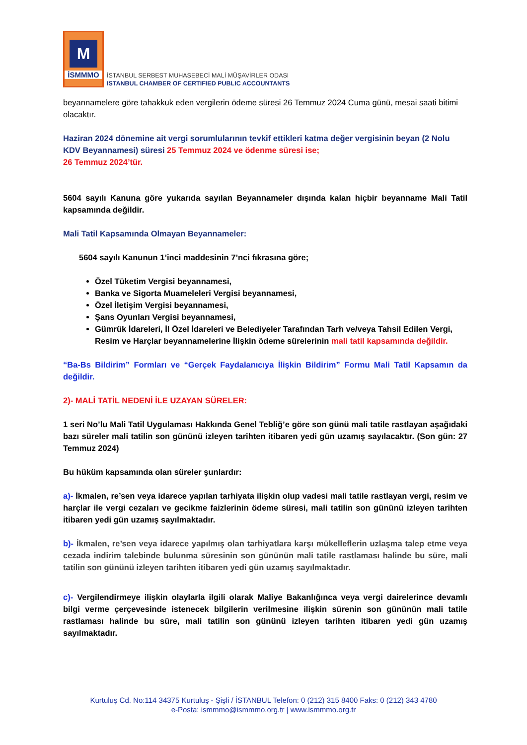M
İSMMMO
İSTANBUL SERBEST MUHASEBECİ MALİ MÜŞAVİRLER ODASI
ISTANBUL CHAMBER OF CERTIFIED PUBLIC ACCOUNTANTS
beyannamelere göre tahakkuk eden vergilerin ödeme süresi 26 Temmuz 2024 Cuma günü, mesai saati bitimi olacaktır.
Haziran 2024 dönemine ait vergi sorumlularının tevkif ettikleri katma değer vergisinin beyan (2 Nolu KDV Beyannamesi) süresi 25 Temmuz 2024 ve ödenme süresi ise;
26 Temmuz 2024’tür.
5604 sayılı Kanuna göre yukarıda sayılan Beyannameler dışında kalan hiçbir beyanname Mali Tatil kapsamında değildir.
Mali Tatil Kapsamında Olmayan Beyannameler:
5604 sayılı Kanunun 1’inci maddesinin 7’nci fıkrasına göre;
Özel Tüketim Vergisi beyannamesi,
Banka ve Sigorta Muameleleri Vergisi beyannamesi,
Özel İletişim Vergisi beyannamesi,
Şans Oyunları Vergisi beyannamesi,
Gümrük İdareleri, İl Özel İdareleri ve Belediyeler Tarafından Tarh ve/veya Tahsil Edilen Vergi, Resim ve Harçlar beyannamelerine İlişkin ödeme sürelerinin mali tatil kapsamında değildir.
“Ba-Bs Bildirim” Formları ve “Gerçek Faydalanıcıya İlişkin Bildirim” Formu Mali Tatil Kapsamın da değildir.
2)- MALİ TATİL NEDENİ İLE UZAYAN SÜRELER:
1 seri No’lu Mali Tatil Uygulaması Hakkında Genel Tebliğ’e göre son günü mali tatile rastlayan aşağıdaki bazı süreler mali tatilin son gününü izleyen tarihten itibaren yedi gün uzamış sayılacaktır. (Son gün: 27 Temmuz 2024)
Bu hüküm kapsamında olan süreler şunlardır:
a)- İkmalen, re’sen veya idarece yapılan tarhiyata ilişkin olup vadesi mali tatile rastlayan vergi, resim ve harçlar ile vergi cezaları ve gecikme faizlerinin ödeme süresi, mali tatilin son gününü izleyen tarihten itibaren yedi gün uzamış sayılmaktadır.
b)- İkmalen, re’sen veya idarece yapılmış olan tarhiyatlara karşı mükelleflerin uzlaşma talep etme veya cezada indirim talebinde bulunma süresinin son gününün mali tatile rastlaması halinde bu süre, mali tatilin son gününü izleyen tarihten itibaren yedi gün uzamış sayılmaktadır.
c)- Vergilendirmeye ilişkin olaylarla ilgili olarak Maliye Bakanlığınca veya vergi dairelerince devamlı bilgi verme çerçevesinde istenecek bilgilerin verilmesine ilişkin sürenin son gününün mali tatile rastlaması halinde bu süre, mali tatilin son gününü izleyen tarihten itibaren yedi gün uzamış sayılmaktadır.
Kurtuluş Cd. No:114 34375 Kurtuluş - Şişli / İSTANBUL Telefon: 0 (212) 315 8400 Faks: 0 (212) 343 4780
e-Posta: ismmmo@ismmmo.org.tr | www.ismmmo.org.tr